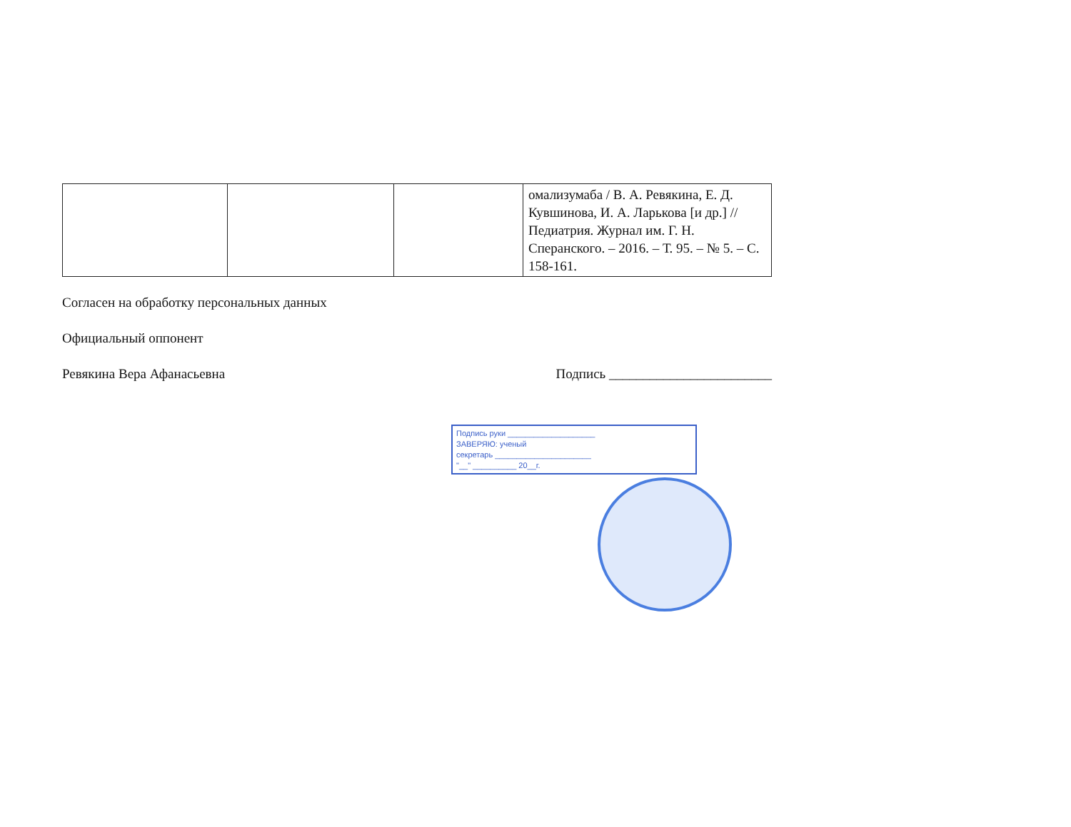| | | | омализумаба / В. А. Ревякина, Е. Д. Кувшинова, И. А. Ларькова [и др.] // Педиатрия. Журнал им. Г. Н. Сперанского. – 2016. – Т. 95. – № 5. – С. 158-161. |
Согласен на обработку персональных данных
Официальный оппонент
Ревякина Вера Афанасьевна Подпись ________________________
Подпись руки ____________________
ЗАВЕРЯЮ: ученый
секретарь ______________________
"__" __________ 20__г.